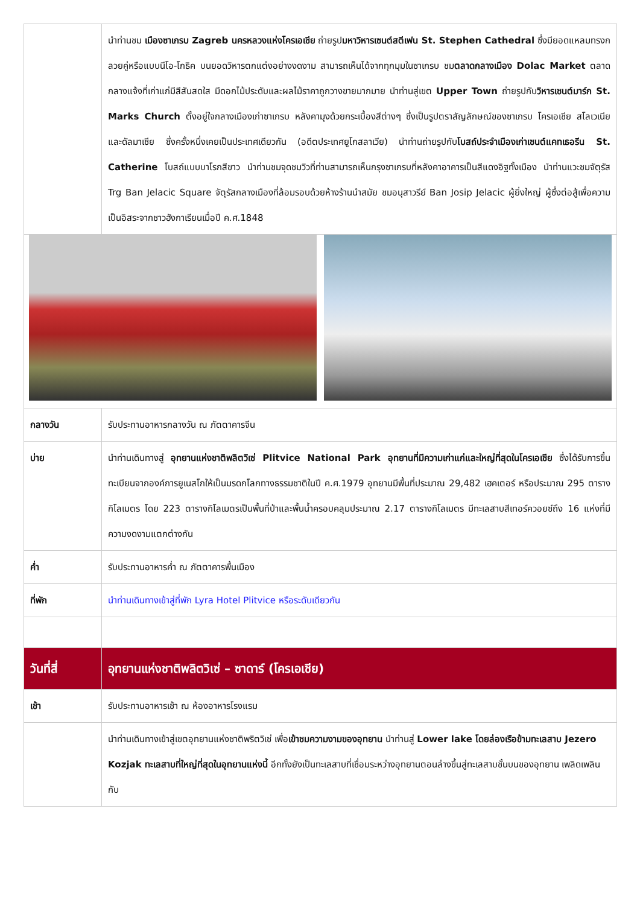| | นำท่านชม เมืองซาเกรบ Zagreb นครหลวงแห่งโครเอเชีย ถ่ายรูป มหาวิหารเซนต์สตีเฟน St. Stephen Cathedral ซึ่งมียอดแหลมทรงกลวยคู่หรือแบบนีโอ-โกธิค บนยอดวิหารตกแต่งอย่างงดงาม สามารถเห็นได้จากทุกมุมในซาเกรบ ชม ตลาดกลางเมือง Dolac Market ตลาดกลางแจ้งที่เก่าแก่มีสีสันสดใส มีดอกไม้ประดับและผลไม้ราคาถูกวางขายมากมาย นำท่านสู่เขต Upper Town ถ่ายรูปกับ วิหารเซนต์มาร์ก St. Marks Church ตั้งอยู่ใจกลางเมืองเก่าซาเกรบ หลังคามุงด้วยกระเบื้องสีต่างๆ ซึ่งเป็นรูปตราสัญลักษณ์ของซาเกรบ โครเอเชีย สโลเวเนีย และดัลมาเชีย ซึ่งครั้งหนึ่งเคยเป็นประเทศเดียวกัน (อดีตประเทศยูโกสลาเวีย) นำท่านถ่ายรูปกับ โบสถ์ประจำเมืองเก่าเซนต์แคทเธอรีน St. Catherine โบสถ์แบบบาโรกสีขาว นำท่านชมจุดชมวิวที่ท่านสามารถเห็นกรุงซาเกรบที่หลังคาอาคารเป็นสีแดงอิฐทั้งเมือง นำท่านแวะชมจัตุรัส Trg Ban Jelacic Square จัตุรัสกลางเมืองที่ล้อมรอบด้วยห้างร้านนำสมัย ชมอนุสาวรีย์ Ban Josip Jelacic ผู้ยิ่งใหญ่ ผู้ซึ่งต่อสู้เพื่อความเป็นอิสระจากชาวฮังกาเรียนเมื่อปี ค.ศ.1848 |
| กลางวัน | รับประทานอาหารกลางวัน ณ ภัตตาคารจีน |
| บ่าย | นำท่านเดินทางสู่ อุทยานแห่งชาติพลิตวิเซ่ Plitvice National Park อุทยานที่มีความเก่าแก่และใหญ่ที่สุดในโครเอเชีย ซึ่งได้รับการขึ้นทะเบียนจากองค์การยูเนสโกให้เป็นมรดกโลกทางธรรมชาติในปี ค.ศ.1979 อุทยานมีพื้นที่ประมาณ 29,482 เฮคเตอร์ หรือประมาณ 295 ตารางกิโลเมตร โดย 223 ตารางกิโลเมตรเป็นพื้นที่ป่าและพื้นน้ำครอบคลุมประมาณ 2.17 ตารางกิโลเมตร มีทะเลสาบสีเทอร์ควอยซ์ถึง 16 แห่งที่มีความงดงามแตกต่างกัน |
| ค่ำ | รับประทานอาหารค่ำ ณ ภัตตาคารพื้นเมือง |
| ที่พัก | นำท่านเดินทางเข้าสู่ที่พัก Lyra Hotel Plitvice หรือระดับเดียวกัน |
| วันที่สี่ | อุทยานแห่งชาติพลิตวิเซ่ – ซาดาร์ (โครเอเชีย) |
| เช้า | รับประทานอาหารเช้า ณ ห้องอาหารโรงแรม |
| | นำท่านเดินทางเข้าสู่เขตอุทยานแห่งชาติพริตวิเซ่ เพื่อ เข้าชมความงามของอุทยาน นำท่านสู่ Lower lake โดยล่องเรือข้ามทะเลสาบ Jezero Kozjak ทะเลสาบที่ใหญ่ที่สุดในอุทยานแห่งนี้ อีกทั้งยังเป็นทะเลสาบที่เชื่อมระหว่างอุทยานตอนล่างขึ้นสู่ทะเลสาบชั้นบนของอุทยาน เพลิดเพลินกับ |